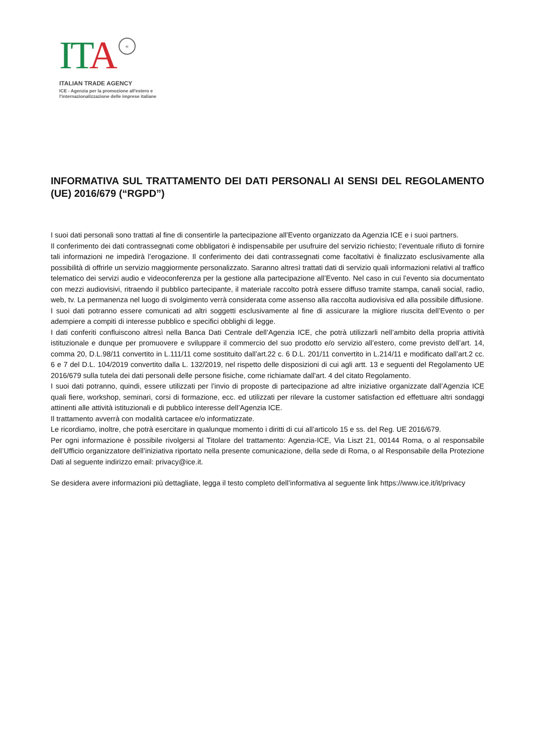ITA «
ITALIAN TRADE AGENCY
ICE - Agenzia per la promozione all'estero e
l'internazionalizzazione delle imprese italiane
INFORMATIVA SUL TRATTAMENTO DEI DATI PERSONALI AI SENSI DEL REGOLAMENTO (UE) 2016/679 (“RGPD”)
I suoi dati personali sono trattati al fine di consentirle la partecipazione all’Evento organizzato da Agenzia ICE e i suoi partners.
Il conferimento dei dati contrassegnati come obbligatori è indispensabile per usufruire del servizio richiesto; l’eventuale rifiuto di fornire tali informazioni ne impedirà l’erogazione. Il conferimento dei dati contrassegnati come facoltativi è finalizzato esclusivamente alla possibilità di offrirle un servizio maggiormente personalizzato. Saranno altresì trattati dati di servizio quali informazioni relativi al traffico telematico dei servizi audio e videoconferenza per la gestione alla partecipazione all’Evento. Nel caso in cui l’evento sia documentato con mezzi audiovisivi, ritraendo il pubblico partecipante, il materiale raccolto potrà essere diffuso tramite stampa, canali social, radio, web, tv. La permanenza nel luogo di svolgimento verrà considerata come assenso alla raccolta audiovisiva ed alla possibile diffusione.
I suoi dati potranno essere comunicati ad altri soggetti esclusivamente al fine di assicurare la migliore riuscita dell’Evento o per adempiere a compiti di interesse pubblico e specifici obblighi di legge.
I dati conferiti confluiscono altresì nella Banca Dati Centrale dell’Agenzia ICE, che potrà utilizzarli nell’ambito della propria attività istituzionale e dunque per promuovere e sviluppare il commercio del suo prodotto e/o servizio all’estero, come previsto dell’art. 14, comma 20, D.L.98/11 convertito in L.111/11 come sostituito dall’art.22 c. 6 D.L. 201/11 convertito in L.214/11 e modificato dall’art.2 cc. 6 e 7 del D.L. 104/2019 convertito dalla L. 132/2019, nel rispetto delle disposizioni di cui agli artt. 13 e seguenti del Regolamento UE 2016/679 sulla tutela dei dati personali delle persone fisiche, come richiamate dall'art. 4 del citato Regolamento.
I suoi dati potranno, quindi, essere utilizzati per l’invio di proposte di partecipazione ad altre iniziative organizzate dall’Agenzia ICE quali fiere, workshop, seminari, corsi di formazione, ecc. ed utilizzati per rilevare la customer satisfaction ed effettuare altri sondaggi attinenti alle attività istituzionali e di pubblico interesse dell’Agenzia ICE.
Il trattamento avverrà con modalità cartacee e/o informatizzate.
Le ricordiamo, inoltre, che potrà esercitare in qualunque momento i diritti di cui all’articolo 15 e ss. del Reg. UE 2016/679.
Per ogni informazione è possibile rivolgersi al Titolare del trattamento: Agenzia-ICE, Via Liszt 21, 00144 Roma, o al responsabile dell’Ufficio organizzatore dell’iniziativa riportato nella presente comunicazione, della sede di Roma, o al Responsabile della Protezione Dati al seguente indirizzo email: privacy@ice.it.
Se desidera avere informazioni più dettagliate, legga il testo completo dell’informativa al seguente link https://www.ice.it/it/privacy